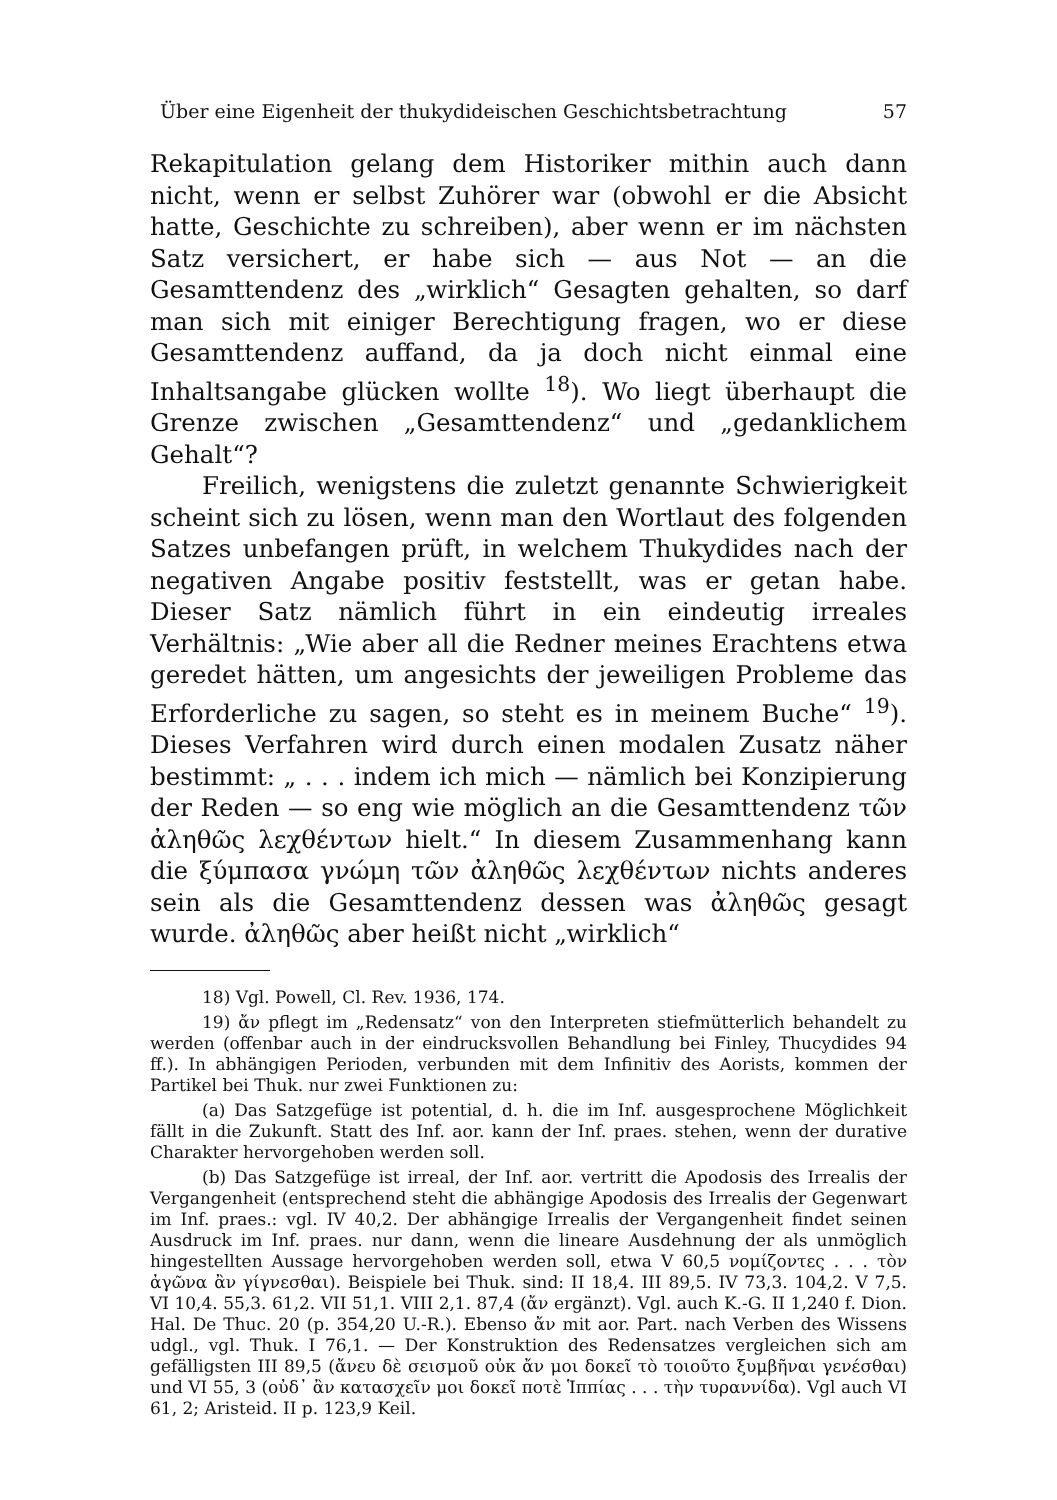Über eine Eigenheit der thukydideischen Geschichtsbetrachtung 57
Rekapitulation gelang dem Historiker mithin auch dann nicht, wenn er selbst Zuhörer war (obwohl er die Absicht hatte, Geschichte zu schreiben), aber wenn er im nächsten Satz versichert, er habe sich — aus Not — an die Gesamttendenz des „wirklich“ Gesagten gehalten, so darf man sich mit einiger Berechtigung fragen, wo er diese Gesamttendenz auffand, da ja doch nicht einmal eine Inhaltsangabe glücken wollte <sup>18</sup>). Wo liegt überhaupt die Grenze zwischen „Gesamttendenz“ und „gedanklichem Gehalt“?
Freilich, wenigstens die zuletzt genannte Schwierigkeit scheint sich zu lösen, wenn man den Wortlaut des folgenden Satzes unbefangen prüft, in welchem Thukydides nach der negativen Angabe positiv feststellt, was er getan habe. Dieser Satz nämlich führt in ein eindeutig irreales Verhältnis: „Wie aber all die Redner meines Erachtens etwa geredet hätten, um angesichts der jeweiligen Probleme das Erforderliche zu sagen, so steht es in meinem Buche“ <sup>19</sup>). Dieses Verfahren wird durch einen modalen Zusatz näher bestimmt: „ . . . indem ich mich — nämlich bei Konzipierung der Reden — so eng wie möglich an die Gesamttendenz τῶν ἀληθῶς λεχθέντων hielt.“ In diesem Zusammenhang kann die ξύμπασα γνώμη τῶν ἀληθῶς λεχθέντων nichts anderes sein als die Gesamttendenz dessen was ἀληθῶς gesagt wurde. ἀληθῶς aber heißt nicht „wirklich“
18) Vgl. Powell, Cl. Rev. 1936, 174.
19) ἄν pflegt im „Redensatz“ von den Interpreten stiefmütterlich behandelt zu werden (offenbar auch in der eindrucksvollen Behandlung bei Finley, Thucydides 94 ff.). In abhängigen Perioden, verbunden mit dem Infinitiv des Aorists, kommen der Partikel bei Thuk. nur zwei Funktionen zu:
(a) Das Satzgefüge ist potential, d. h. die im Inf. ausgesprochene Möglichkeit fällt in die Zukunft. Statt des Inf. aor. kann der Inf. praes. stehen, wenn der durative Charakter hervorgehoben werden soll.
(b) Das Satzgefüge ist irreal, der Inf. aor. vertritt die Apodosis des Irrealis der Vergangenheit (entsprechend steht die abhängige Apodosis des Irrealis der Gegenwart im Inf. praes.: vgl. IV 40,2. Der abhängige Irrealis der Vergangenheit findet seinen Ausdruck im Inf. praes. nur dann, wenn die lineare Ausdehnung der als unmöglich hingestellten Aussage hervorgehoben werden soll, etwa V 60,5 νομίζοντες . . . τὸν ἀγῶνα ἂν γίγνεσθαι). Beispiele bei Thuk. sind: II 18,4. III 89,5. IV 73,3. 104,2. V 7,5. VI 10,4. 55,3. 61,2. VII 51,1. VIII 2,1. 87,4 (ἄν ergänzt). Vgl. auch K.-G. II 1,240 f. Dion. Hal. De Thuc. 20 (p. 354,20 U.-R.). Ebenso ἄν mit aor. Part. nach Verben des Wissens udgl., vgl. Thuk. I 76,1. — Der Konstruktion des Redensatzes vergleichen sich am gefälligsten III 89,5 (ἄνευ δὲ σεισμοῦ οὐκ ἄν μοι δοκεῖ τὸ τοιοῦτο ξυμβῆναι γενέσθαι) und VI 55, 3 (οὐδ᾽ ἂν κατασχεῖν μοι δοκεῖ ποτὲ Ἱππίας . . . τὴν τυραννίδα). Vgl auch VI 61, 2; Aristeid. II p. 123,9 Keil.